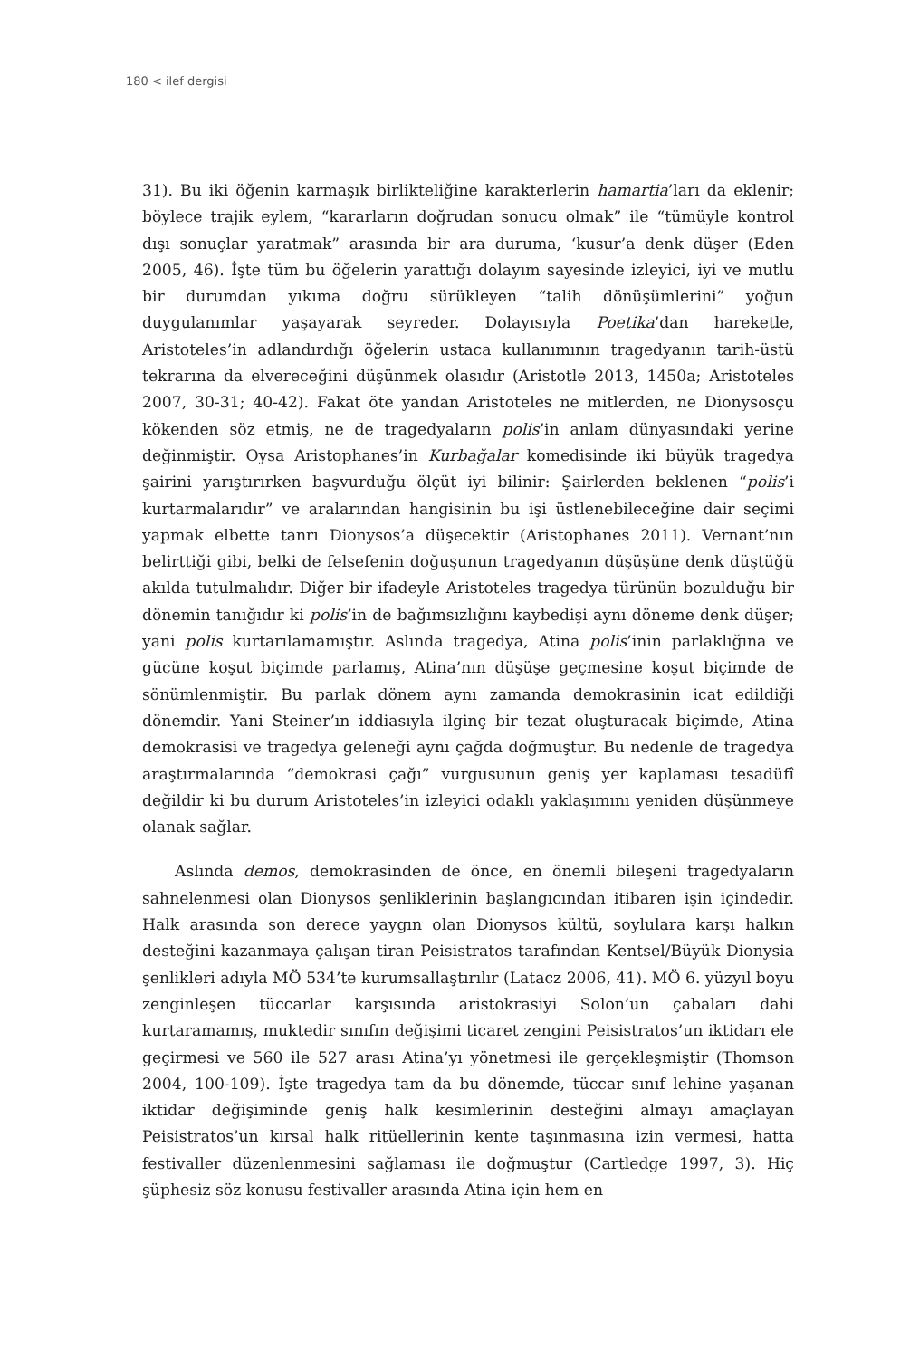180 < ilef dergisi
31). Bu iki öğenin karmaşık birlikteliğine karakterlerin hamartia’ları da eklenir; böylece trajik eylem, “kararların doğrudan sonucu olmak” ile “tümüyle kontrol dışı sonuçlar yaratmak” arasında bir ara duruma, ‘kusur’a denk düşer (Eden 2005, 46). İşte tüm bu öğelerin yarattığı dolayım sayesinde izleyici, iyi ve mutlu bir durumdan yıkıma doğru sürükleyen “talih dönüşümlerini” yoğun duygulanımlar yaşayarak seyreder. Dolayısıyla Poetika’dan hareketle, Aristoteles’in adlandırdığı öğelerin ustaca kullanımının tragedyanın tarih-üstü tekrarına da elvereceğini düşünmek olasıdır (Aristotle 2013, 1450a; Aristoteles 2007, 30-31; 40-42). Fakat öte yandan Aristoteles ne mitlerden, ne Dionysosçu kökenden söz etmiş, ne de tragedyaların polis’in anlam dünyasındaki yerine değinmiştir. Oysa Aristophanes’in Kurbağalar komedisinde iki büyük tragedya şairini yarıştırırken başvurduğu ölçüt iyi bilinir: Şairlerden beklenen “polis’i kurtarmalarıdır” ve aralarından hangisinin bu işi üstlenebileceğine dair seçimi yapmak elbette tanrı Dionysos’a düşecektir (Aristophanes 2011). Vernant’nın belirttiği gibi, belki de felsefenin doğuşunun tragedyanın düşüşüne denk düştüğü akılda tutulmalıdır. Diğer bir ifadeyle Aristoteles tragedya türünün bozulduğu bir dönemin tanığıdır ki polis’in de bağımsızlığını kaybedişi aynı döneme denk düşer; yani polis kurtarılamamıştır. Aslında tragedya, Atina polis’inin parlaklığına ve gücüne koşut biçimde parlamış, Atina’nın düşüşe geçmesine koşut biçimde de sönümlenmiştir. Bu parlak dönem aynı zamanda demokrasinin icat edildiği dönemdir. Yani Steiner’ın iddiasıyla ilginç bir tezat oluşturacak biçimde, Atina demokrasisi ve tragedya geleneği aynı çağda doğmuştur. Bu nedenle de tragedya araştırmalarında “demokrasi çağı” vurgusunun geniş yer kaplaması tesadüfî değildir ki bu durum Aristoteles’in izleyici odaklı yaklaşımını yeniden düşünmeye olanak sağlar.
Aslında demos, demokrasinden de önce, en önemli bileşeni tragedyaların sahnelenmesi olan Dionysos şenliklerinin başlangıcından itibaren işin içindedir. Halk arasında son derece yaygın olan Dionysos kültü, soylulara karşı halkın desteğini kazanmaya çalışan tiran Peisistratos tarafından Kentsel/Büyük Dionysia şenlikleri adıyla MÖ 534’te kurumsallaştırılır (Latacz 2006, 41). MÖ 6. yüzyıl boyu zenginleşen tüccarlar karşısında aristokrasiyi Solon’un çabaları dahi kurtaramamış, muktedir sınıfın değişimi ticaret zengini Peisistratos’un iktidarı ele geçirmesi ve 560 ile 527 arası Atina’yı yönetmesi ile gerçekleşmiştir (Thomson 2004, 100-109). İşte tragedya tam da bu dönemde, tüccar sınıf lehine yaşanan iktidar değişiminde geniş halk kesimlerinin desteğini almayı amaçlayan Peisistratos’un kırsal halk ritüellerinin kente taşınmasına izin vermesi, hatta festivaller düzenlenmesini sağlaması ile doğmuştur (Cartledge 1997, 3). Hiç şüphesiz söz konusu festivaller arasında Atina için hem en